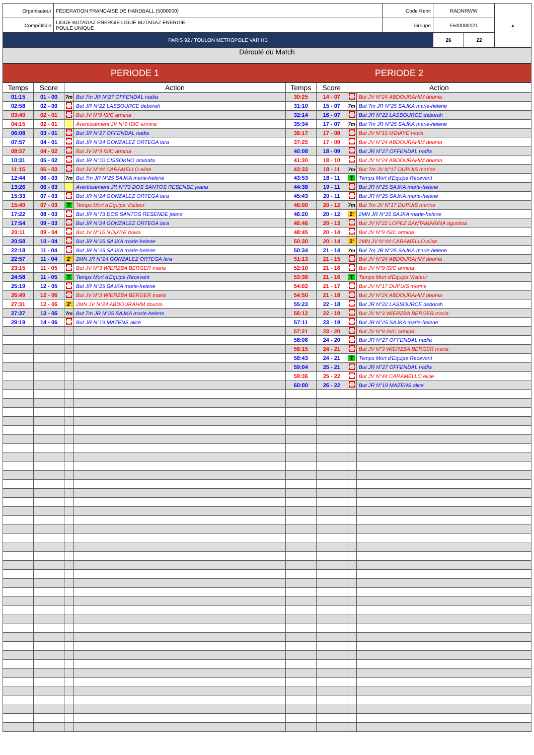| Organisateur | FEDERATION FRANCAISE DE HANDBALL (5000000) | Code Renc | RADNRWW | | ▲ |
| Compétition | LIGUE BUTAGAZ ENERGIE LIGUE BUTAGAZ ENERGIE POULE UNIQUE | Groupe | F500000121 | | |
| PARIS 92 / TOULON METROPOLE VAR HB | | | 26 | 22 | |
Déroulé du Match
| PERIODE 1 | PERIODE 2 |
| Temps | Score | Action | | Temps | Score | Action | |
| --- | --- | --- | --- | --- | --- | --- | --- |
| 01:15 | 01 - 00 | 7m | But 7m JR N°27 OFFENDAL nadia | 30:25 | 14 - 07 | | But JV N°24 ABDOURAHIM dounia |
| 02:58 | 02 - 00 | | But JR N°22 LASSOURCE deborah | 31:10 | 15 - 07 | 7m | But 7m JR N°25 SAJKA marie-helene |
| 03:40 | 02 - 01 | | But JV N°9 ISIC armina | 32:14 | 16 - 07 | | But JR N°22 LASSOURCE deborah |
| 04:15 | 02 - 01 | | Avertissement JV N°9 ISIC armina | 35:34 | 17 - 07 | 7m | But 7m JR N°25 SAJKA marie-helene |
| 06:08 | 03 - 01 | | But JR N°27 OFFENDAL nadia | 36:17 | 17 - 08 | | But JV N°15 N'DIAYE hawa |
| 07:57 | 04 - 01 | | But JR N°24 GONZALEZ ORTEGA lara | 37:25 | 17 - 09 | | But JV N°24 ABDOURAHIM dounia |
| 08:57 | 04 - 02 | | But JV N°9 ISIC armina | 40:08 | 18 - 09 | | But JR N°27 OFFENDAL nadia |
| 10:31 | 05 - 02 | | But JR N°10 CISSOKHO aminata | 41:30 | 18 - 10 | | But JV N°24 ABDOURAHIM dounia |
| 11:15 | 05 - 03 | | But JV N°44 CARAMELLO elise | 43:33 | 18 - 11 | 7m | But 7m JV N°17 DUPUIS marine |
| 12:44 | 06 - 03 | 7m | But 7m JR N°25 SAJKA marie-helene | 43:53 | 18 - 11 | T | Temps Mort d'Equipe Recevant |
| 13:26 | 06 - 03 | | Avertissement JR N°73 DOS SANTOS RESENDE joana | 44:38 | 19 - 11 | | But JR N°25 SAJKA marie-helene |
| 15:33 | 07 - 03 | | But JR N°24 GONZALEZ ORTEGA lara | 45:43 | 20 - 11 | | But JR N°25 SAJKA marie-helene |
| 15:40 | 07 - 03 | T | Temps Mort d'Equipe Visiteur | 46:00 | 20 - 12 | 7m | But 7m JV N°17 DUPUIS marine |
| 17:22 | 08 - 03 | | But JR N°73 DOS SANTOS RESENDE joana | 46:20 | 20 - 12 | 2' | 2MN JR N°25 SAJKA marie-helene |
| 17:54 | 09 - 03 | | But JR N°24 GONZALEZ ORTEGA lara | 46:46 | 20 - 13 | | But JV N°22 LOPEZ SANTAMARINA agustina |
| 20:11 | 09 - 04 | | But JV N°15 N'DIAYE hawa | 48:45 | 20 - 14 | | But JV N°9 ISIC armina |
| 20:58 | 10 - 04 | | But JR N°25 SAJKA marie-helene | 50:30 | 20 - 14 | 2' | 2MN JV N°44 CARAMELLO elise |
| 22:18 | 11 - 04 | | But JR N°25 SAJKA marie-helene | 50:34 | 21 - 14 | 7m | But 7m JR N°25 SAJKA marie-helene |
| 22:57 | 11 - 04 | 2' | 2MN JR N°24 GONZALEZ ORTEGA lara | 51:13 | 21 - 15 | | But JV N°24 ABDOURAHIM dounia |
| 23:15 | 11 - 05 | | But JV N°3 WIERZBA BERGER maria | 52:10 | 21 - 16 | | But JV N°9 ISIC armina |
| 24:58 | 11 - 05 | T | Temps Mort d'Equipe Recevant | 53:36 | 21 - 16 | T | Temps Mort d'Equipe Visiteur |
| 25:19 | 12 - 05 | | But JR N°25 SAJKA marie-helene | 54:02 | 21 - 17 | | But JV N°17 DUPUIS marine |
| 26:49 | 12 - 06 | | But JV N°3 WIERZBA BERGER maria | 54:50 | 21 - 18 | | But JV N°24 ABDOURAHIM dounia |
| 27:31 | 12 - 06 | 2' | 2MN JV N°24 ABDOURAHIM dounia | 55:23 | 22 - 18 | | But JR N°22 LASSOURCE deborah |
| 27:37 | 13 - 06 | 7m | But 7m JR N°25 SAJKA marie-helene | 56:12 | 22 - 19 | | But JV N°3 WIERZBA BERGER maria |
| 29:19 | 14 - 06 | | But JR N°19 MAZENS alice | 57:11 | 23 - 19 | | But JR N°25 SAJKA marie-helene |
| | | | | 57:21 | 23 - 20 | | But JV N°9 ISIC armina |
| | | | | 58:06 | 24 - 20 | | But JR N°27 OFFENDAL nadia |
| | | | | 58:15 | 24 - 21 | | But JV N°3 WIERZBA BERGER maria |
| | | | | 58:43 | 24 - 21 | T | Temps Mort d'Equipe Recevant |
| | | | | 59:04 | 25 - 21 | | But JR N°27 OFFENDAL nadia |
| | | | | 59:36 | 25 - 22 | | But JV N°44 CARAMELLO elise |
| | | | | 60:00 | 26 - 22 | | But JR N°19 MAZENS alice |